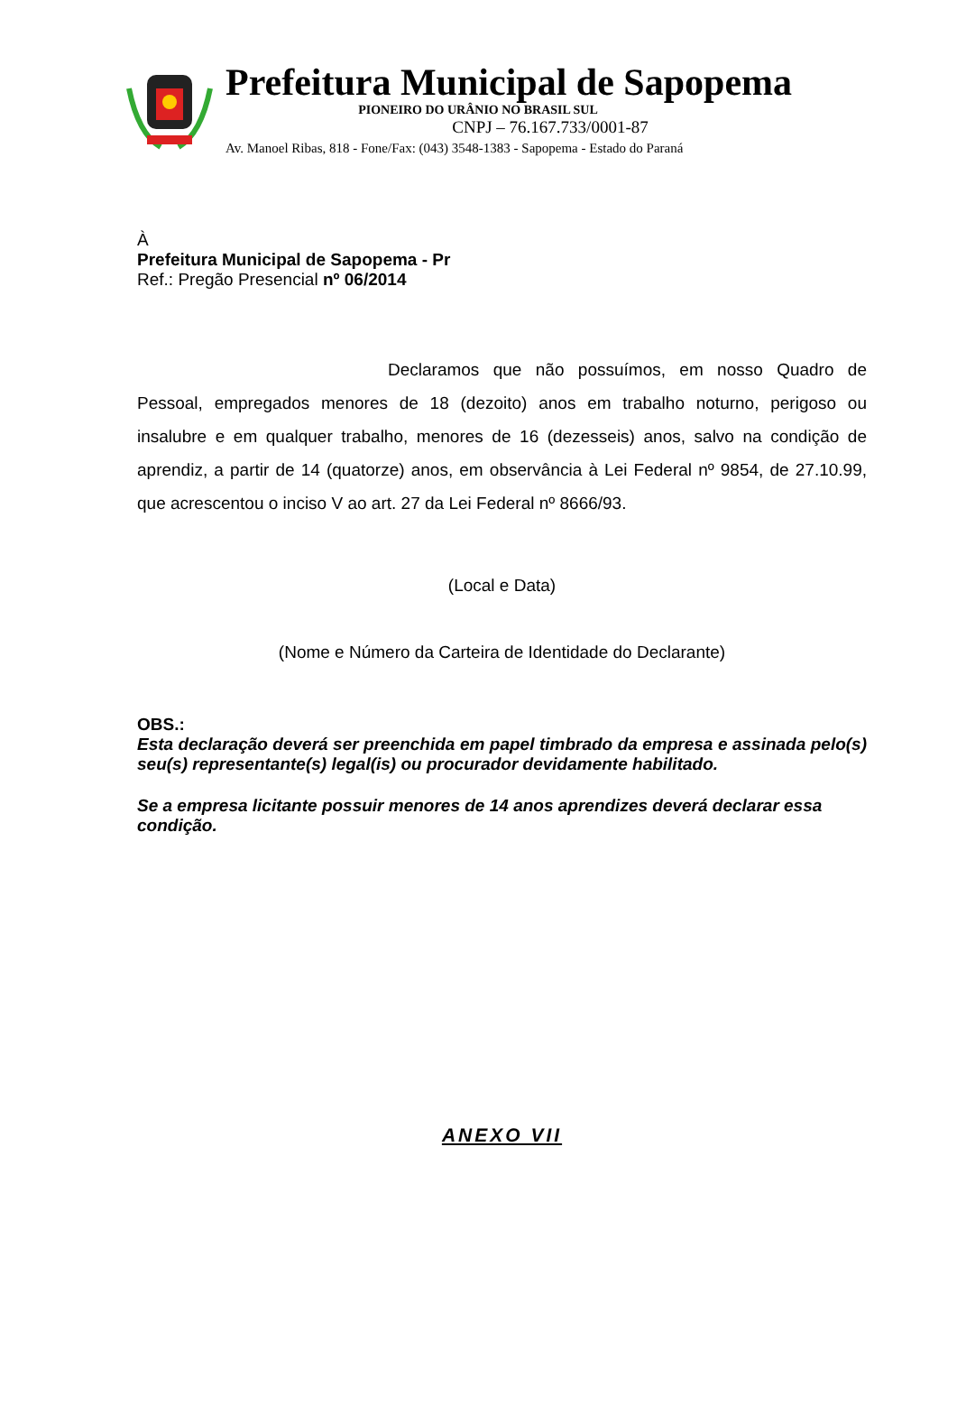Prefeitura Municipal de Sapopema
PIONEIRO DO URÂNIO NO BRASIL SUL
CNPJ – 76.167.733/0001-87
Av. Manoel Ribas, 818 - Fone/Fax: (043) 3548-1383 - Sapopema - Estado do Paraná
À
Prefeitura Municipal de Sapopema - Pr
Ref.: Pregão Presencial nº 06/2014
Declaramos que não possuímos, em nosso Quadro de Pessoal, empregados menores de 18 (dezoito) anos em trabalho noturno, perigoso ou insalubre e em qualquer trabalho, menores de 16 (dezesseis) anos, salvo na condição de aprendiz, a partir de 14 (quatorze) anos, em observância à Lei Federal nº 9854, de 27.10.99, que acrescentou o inciso V ao art. 27 da Lei Federal nº 8666/93.
(Local e Data)
(Nome e Número da Carteira de Identidade do Declarante)
OBS.:
Esta declaração deverá ser preenchida em papel timbrado da empresa e assinada pelo(s) seu(s) representante(s) legal(is) ou procurador devidamente habilitado.
Se a empresa licitante possuir menores de 14 anos aprendizes deverá declarar essa condição.
ANEXO VII